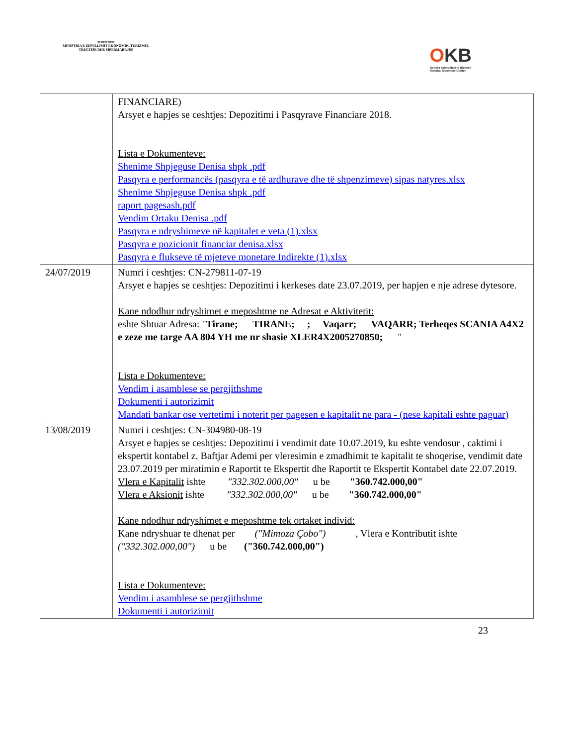▭▭▭▭▭
MINISTRIA E ZHVILLIMIT EKONOMIK, TURIZMIT, TREGTISË DHE SIPËRMARRJES
OKB
Qendra Kombëtare e Biznesit
National Business Center
| | FINANCIARE) Arsyet e hapjes se ceshtjes: Depozitimi i Pasqyrave Financiare 2018. Lista e Dokumenteve: Shenime Shpjeguse Denisa shpk .pdf Pasqyra e performancës (pasqyra e të ardhurave dhe të shpenzimeve) sipas natyres.xlsx Shenime Shpjeguse Denisa shpk .pdf raport pagesash.pdf Vendim Ortaku Denisa .pdf Pasqyra e ndryshimeve në kapitalet e veta (1).xlsx Pasqyra e pozicionit financiar denisa.xlsx Pasqyra e flukseve të mjeteve monetare Indirekte (1).xlsx |
| 24/07/2019 | Numri i ceshtjes: CN-279811-07-19 Arsyet e hapjes se ceshtjes: Depozitimi i kerkeses date 23.07.2019, per hapjen e nje adrese dytesore. Kane ndodhur ndryshimet e meposhtme ne Adresat e Aktivitetit: eshte Shtuar Adresa: " Tirane; TIRANE; ; Vaqarr; VAQARR; Terheqes SCANIA A4X2 e zeze me targe AA 804 YH me nr shasie XLER4X2005270850; " Lista e Dokumenteve: Vendim i asamblese se pergjithshme Dokumenti i autorizimit Mandati bankar ose vertetimi i noterit per pagesen e kapitalit ne para - (nese kapitali eshte paguar) |
| 13/08/2019 | Numri i ceshtjes: CN-304980-08-19 Arsyet e hapjes se ceshtjes: Depozitimi i vendimit date 10.07.2019, ku eshte vendosur , caktimi i ekspertit kontabel z. Baftjar Ademi per vleresimin e zmadhimit te kapitalit te shoqerise, vendimit date 23.07.2019 per miratimin e Raportit te Ekspertit dhe Raportit te Ekspertit Kontabel date 22.07.2019. Vlera e Kapitalit ishte "332.302.000,00" u be "360.742.000,00" Vlera e Aksionit ishte "332.302.000,00" u be "360.742.000,00" Kane ndodhur ndryshimet e meposhtme tek ortaket individ: Kane ndryshuar te dhenat per ("Mimoza Çobo") , Vlera e Kontributit ishte ("332.302.000,00") u be ("360.742.000,00") Lista e Dokumenteve: Vendim i asamblese se pergjithshme Dokumenti i autorizimit |
23